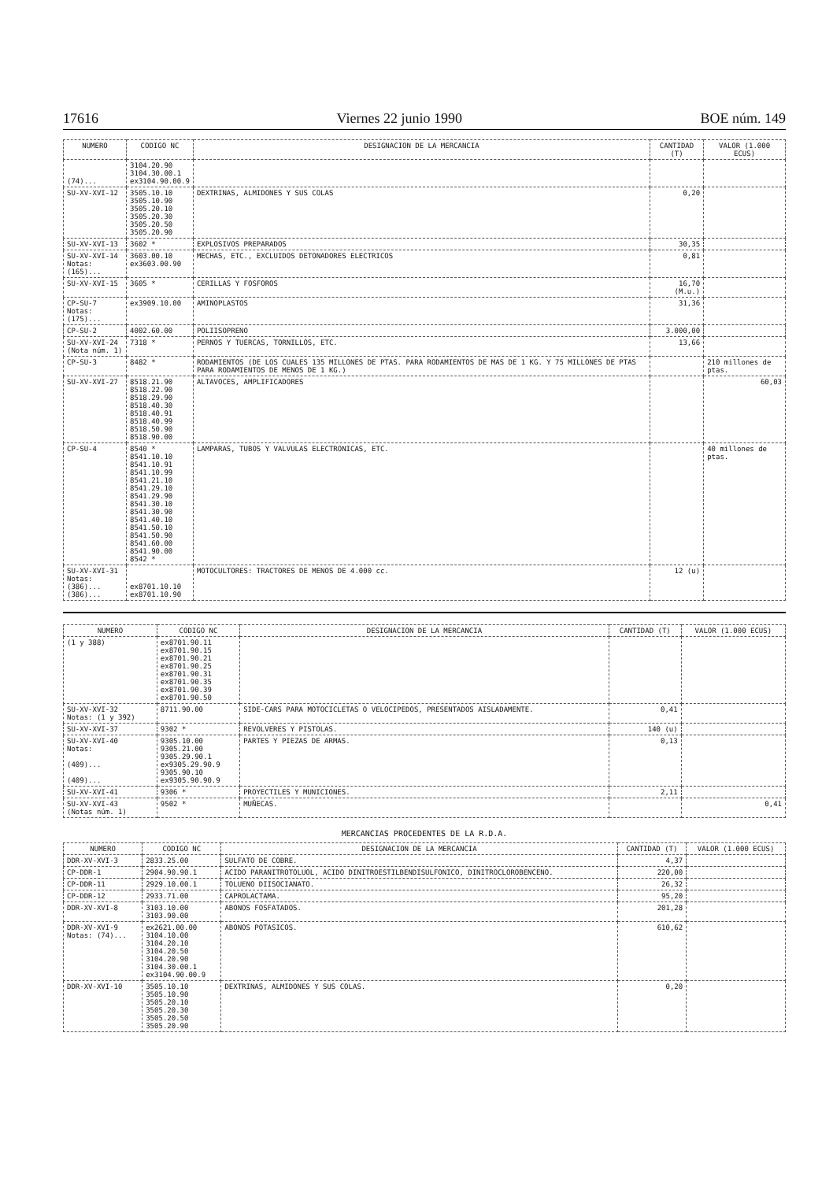17616 Viernes 22 junio 1990 BOE núm. 149
| NUMERO | CODIGO NC | DESIGNACION DE LA MERCANCIA | CANTIDAD (T) | VALOR (1.000 ECUS) |
| --- | --- | --- | --- | --- |
| (74)... | 3104.20.90 3104.30.00.1 ex3104.90.00.9 | | | |
| SU-XV-XVI-12 | 3505.10.10 3505.10.90 3505.20.10 3505.20.30 3505.20.50 3505.20.90 | DEXTRINAS, ALMIDONES Y SUS COLAS | 0,20 | |
| SU-XV-XVI-13 | 3602 * | EXPLOSIVOS PREPARADOS | 30,35 | |
| SU-XV-XVI-14 Notas: (165)... | 3603.00.10 ex3603.00.90 | MECHAS, ETC., EXCLUIDOS DETONADORES ELECTRICOS | 0,81 | |
| SU-XV-XVI-15 | 3605 * | CERILLAS Y FOSFOROS | 16,70 (M.u.) | |
| CP-SU-7 Notas: (175)... | ex3909.10.00 | AMINOPLASTOS | 31,36 | |
| CP-SU-2 | 4002.60.00 | POLIISOPRENO | 3.000,00 | |
| SU-XV-XVI-24 (Nota núm. 1) | 7318 * | PERNOS Y TUERCAS, TORNILLOS, ETC. | 13,66 | |
| CP-SU-3 | 8482 * | RODAMIENTOS (DE LOS CUALES 135 MILLONES DE PTAS. PARA RODAMIENTOS DE MAS DE 1 KG. Y 75 MILLONES DE PTAS PARA RODAMIENTOS DE MENOS DE 1 KG.) | | 210 millones de ptas. |
| SU-XV-XVI-27 | 8518.21.90 8518.22.90 8518.29.90 8518.40.30 8518.40.91 8518.40.99 8518.50.90 8518.90.00 | ALTAVOCES, AMPLIFICADORES | | 60,03 |
| CP-SU-4 | 8540 * 8541.10.10 8541.10.91 8541.10.99 8541.21.10 8541.29.10 8541.29.90 8541.30.10 8541.30.90 8541.40.10 8541.50.10 8541.50.90 8541.60.00 8541.90.00 8542 * | LAMPARAS, TUBOS Y VALVULAS ELECTRONICAS, ETC. | | 40 millones de ptas. |
| SU-XV-XVI-31 Notas: (386)... (386)... | ex8701.10.10 ex8701.10.90 | MOTOCULTORES: TRACTORES DE MENOS DE 4.000 cc. | 12 (u) | |
| NUMERO | CODIGO NC | DESIGNACION DE LA MERCANCIA | CANTIDAD (T) | VALOR (1.000 ECUS) |
| --- | --- | --- | --- | --- |
| (1 y 388) | ex8701.90.11 ex8701.90.15 ex8701.90.21 ex8701.90.25 ex8701.90.31 ex8701.90.35 ex8701.90.39 ex8701.90.50 | | | |
| SU-XV-XVI-32 Notas: (1 y 392) | 8711.90.00 | SIDE-CARS PARA MOTOCICLETAS O VELOCIPEDOS, PRESENTADOS AISLADAMENTE. | 0,41 | |
| SU-XV-XVI-37 | 9302 * | REVOLVERES Y PISTOLAS. | 140 (u) | |
| SU-XV-XVI-40 Notas: (409)... (409)... | 9305.10.00 9305.21.00 9305.29.90.1 ex9305.29.90.9 9305.90.10 ex9305.90.90.9 | PARTES Y PIEZAS DE ARMAS. | 0,13 | |
| SU-XV-XVI-41 | 9306 * | PROYECTILES Y MUNICIONES. | 2,11 | |
| SU-XV-XVI-43 (Notas núm. 1) | 9502 * | MUÑECAS. | | 0,41 |
MERCANCIAS PROCEDENTES DE LA R.D.A.
| NUMERO | CODIGO NC | DESIGNACION DE LA MERCANCIA | CANTIDAD (T) | VALOR (1.000 ECUS) |
| --- | --- | --- | --- | --- |
| DDR-XV-XVI-3 | 2833.25.00 | SULFATO DE COBRE. | 4,37 | |
| CP-DDR-1 | 2904.90.90.1 | ACIDO PARANITROTOLUOL, ACIDO DINITROESTILBENDISULFONICO, DINITROCLOROBENCENO. | 220,00 | |
| CP-DDR-11 | 2929.10.00.1 | TOLUENO DIISOCIANATO. | 26,32 | |
| CP-DDR-12 | 2933.71.00 | CAPROLACTAMA. | 95,20 | |
| DDR-XV-XVI-8 | 3103.10.00 3103.90.00 | ABONOS FOSFATADOS. | 201,28 | |
| DDR-XV-XVI-9 Notas: (74)... | ex2621.00.00 3104.10.00 3104.20.10 3104.20.50 3104.20.90 3104.30.00.1 ex3104.90.00.9 | ABONOS POTASICOS. | 610,62 | |
| DDR-XV-XVI-10 | 3505.10.10 3505.10.90 3505.20.10 3505.20.30 3505.20.50 3505.20.90 | DEXTRINAS, ALMIDONES Y SUS COLAS. | 0,20 | |